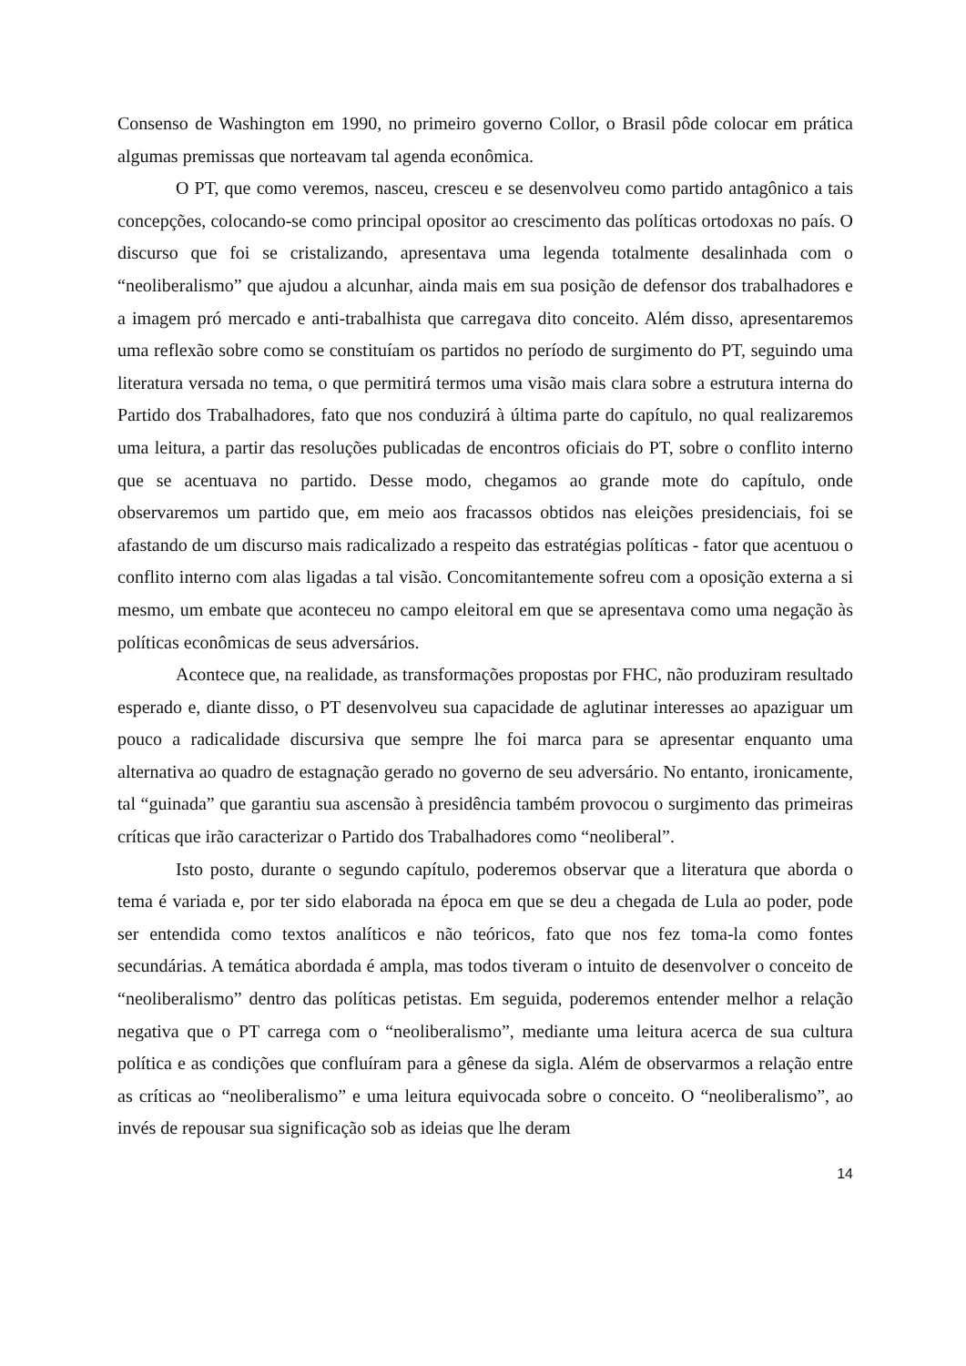Consenso de Washington em 1990, no primeiro governo Collor, o Brasil pôde colocar em prática algumas premissas que norteavam tal agenda econômica.
O PT, que como veremos, nasceu, cresceu e se desenvolveu como partido antagônico a tais concepções, colocando-se como principal opositor ao crescimento das políticas ortodoxas no país. O discurso que foi se cristalizando, apresentava uma legenda totalmente desalinhada com o “neoliberalismo” que ajudou a alcunhar, ainda mais em sua posição de defensor dos trabalhadores e a imagem pró mercado e anti-trabalhista que carregava dito conceito. Além disso, apresentaremos uma reflexão sobre como se constituíam os partidos no período de surgimento do PT, seguindo uma literatura versada no tema, o que permitirá termos uma visão mais clara sobre a estrutura interna do Partido dos Trabalhadores, fato que nos conduzirá à última parte do capítulo, no qual realizaremos uma leitura, a partir das resoluções publicadas de encontros oficiais do PT, sobre o conflito interno que se acentuava no partido. Desse modo, chegamos ao grande mote do capítulo, onde observaremos um partido que, em meio aos fracassos obtidos nas eleições presidenciais, foi se afastando de um discurso mais radicalizado a respeito das estratégias políticas - fator que acentuou o conflito interno com alas ligadas a tal visão. Concomitantemente sofreu com a oposição externa a si mesmo, um embate que aconteceu no campo eleitoral em que se apresentava como uma negação às políticas econômicas de seus adversários.
Acontece que, na realidade, as transformações propostas por FHC, não produziram resultado esperado e, diante disso, o PT desenvolveu sua capacidade de aglutinar interesses ao apaziguar um pouco a radicalidade discursiva que sempre lhe foi marca para se apresentar enquanto uma alternativa ao quadro de estagnação gerado no governo de seu adversário. No entanto, ironicamente, tal “guinada” que garantiu sua ascensão à presidência também provocou o surgimento das primeiras críticas que irão caracterizar o Partido dos Trabalhadores como “neoliberal”.
Isto posto, durante o segundo capítulo, poderemos observar que a literatura que aborda o tema é variada e, por ter sido elaborada na época em que se deu a chegada de Lula ao poder, pode ser entendida como textos analíticos e não teóricos, fato que nos fez toma-la como fontes secundárias. A temática abordada é ampla, mas todos tiveram o intuito de desenvolver o conceito de “neoliberalismo” dentro das políticas petistas. Em seguida, poderemos entender melhor a relação negativa que o PT carrega com o “neoliberalismo”, mediante uma leitura acerca de sua cultura política e as condições que confluíram para a gênese da sigla. Além de observarmos a relação entre as críticas ao “neoliberalismo” e uma leitura equivocada sobre o conceito. O “neoliberalismo”, ao invés de repousar sua significação sob as ideias que lhe deram
14